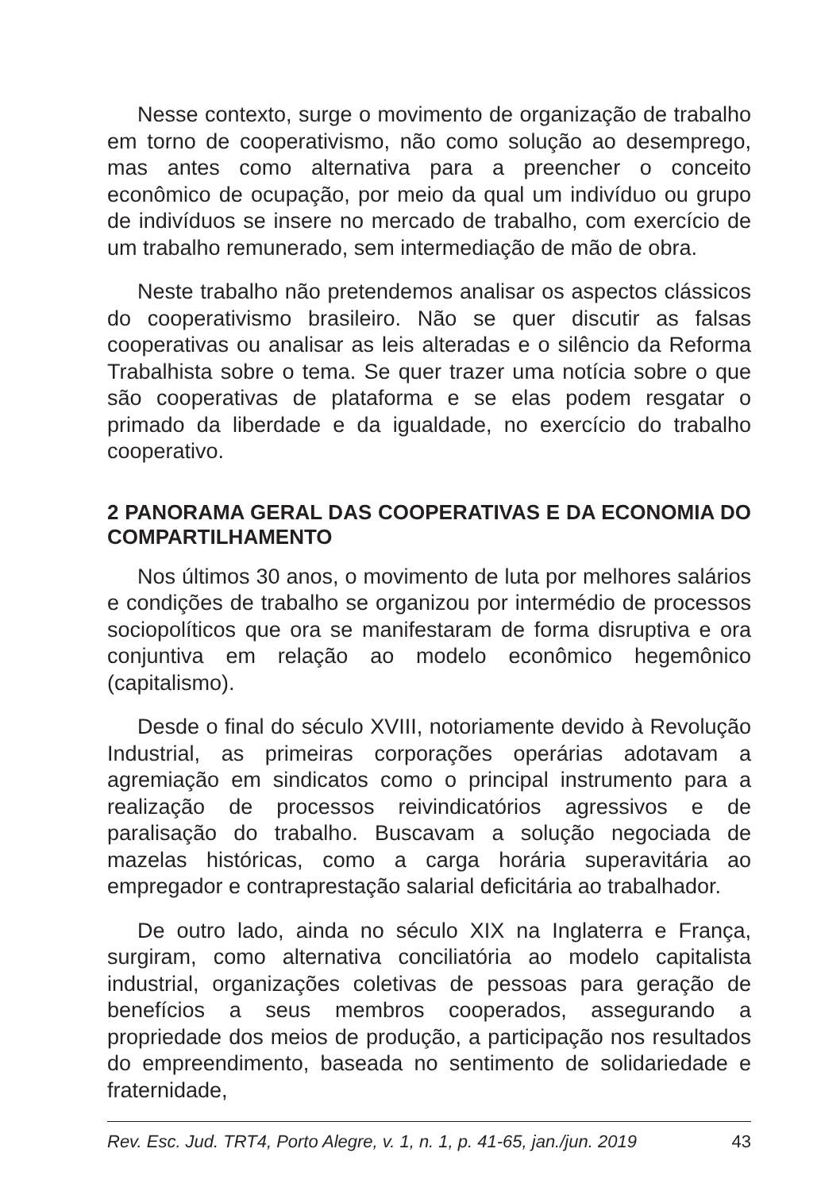Nesse contexto, surge o movimento de organização de trabalho em torno de cooperativismo, não como solução ao desemprego, mas antes como alternativa para a preencher o conceito econômico de ocupação, por meio da qual um indivíduo ou grupo de indivíduos se insere no mercado de trabalho, com exercício de um trabalho remunerado, sem intermediação de mão de obra.
Neste trabalho não pretendemos analisar os aspectos clássicos do cooperativismo brasileiro. Não se quer discutir as falsas cooperativas ou analisar as leis alteradas e o silêncio da Reforma Trabalhista sobre o tema. Se quer trazer uma notícia sobre o que são cooperativas de plataforma e se elas podem resgatar o primado da liberdade e da igualdade, no exercício do trabalho cooperativo.
2 PANORAMA GERAL DAS COOPERATIVAS E DA ECONOMIA DO COMPARTILHAMENTO
Nos últimos 30 anos, o movimento de luta por melhores salários e condições de trabalho se organizou por intermédio de processos sociopolíticos que ora se manifestaram de forma disruptiva e ora conjuntiva em relação ao modelo econômico hegemônico (capitalismo).
Desde o final do século XVIII, notoriamente devido à Revolução Industrial, as primeiras corporações operárias adotavam a agremiação em sindicatos como o principal instrumento para a realização de processos reivindicatórios agressivos e de paralisação do trabalho. Buscavam a solução negociada de mazelas históricas, como a carga horária superavitária ao empregador e contraprestação salarial deficitária ao trabalhador.
De outro lado, ainda no século XIX na Inglaterra e França, surgiram, como alternativa conciliatória ao modelo capitalista industrial, organizações coletivas de pessoas para geração de benefícios a seus membros cooperados, assegurando a propriedade dos meios de produção, a participação nos resultados do empreendimento, baseada no sentimento de solidariedade e fraternidade,
Rev. Esc. Jud. TRT4, Porto Alegre, v. 1, n. 1, p. 41-65, jan./jun. 2019 43